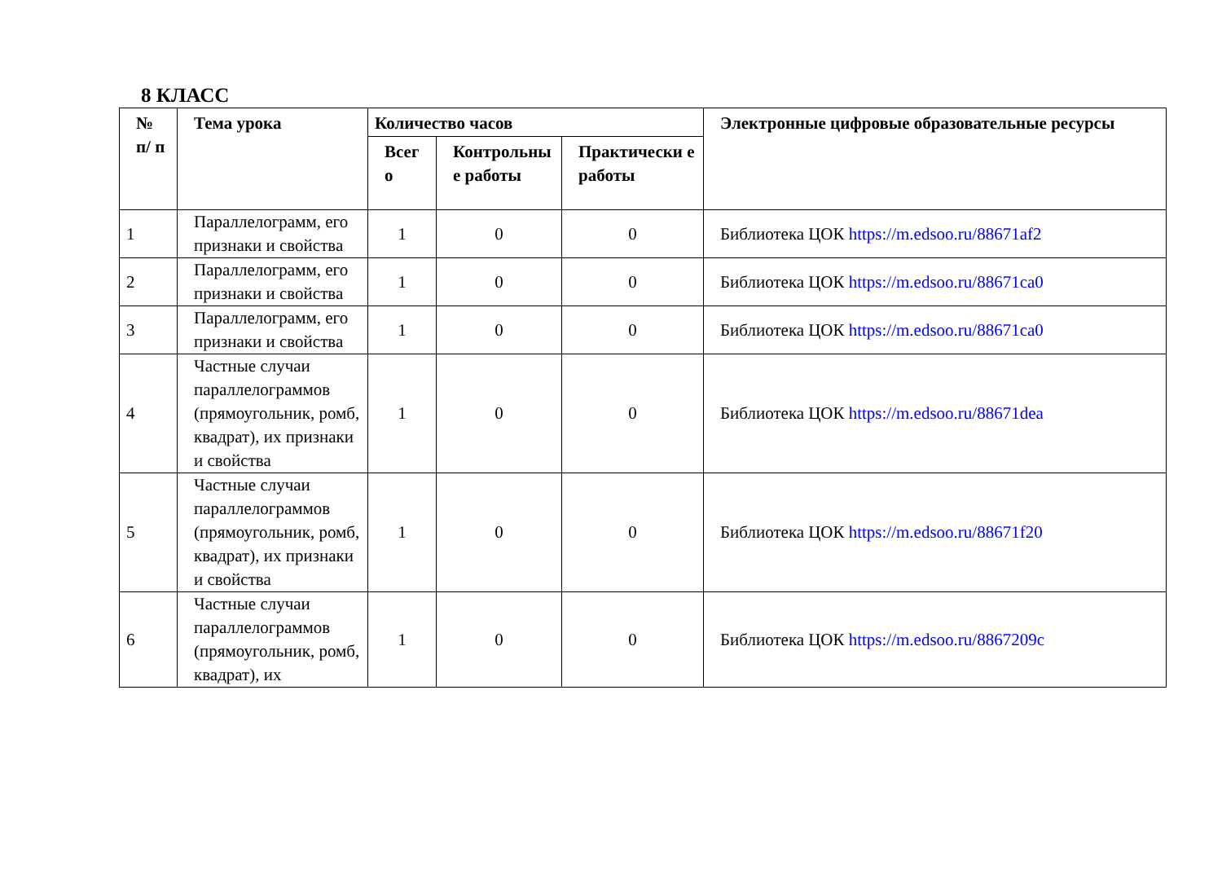8 КЛАСС
| № п/ п | Тема урока | Количество часов | | | Электронные цифровые образовательные ресурсы |
| --- | --- | --- | --- | --- | --- |
| | | Всег о | Контрольны е работы | Практически е работы | |
| 1 | Параллелограмм, его признаки и свойства | 1 | 0 | 0 | Библиотека ЦОК https://m.edsoo.ru/88671af2 |
| 2 | Параллелограмм, его признаки и свойства | 1 | 0 | 0 | Библиотека ЦОК https://m.edsoo.ru/88671ca0 |
| 3 | Параллелограмм, его признаки и свойства | 1 | 0 | 0 | Библиотека ЦОК https://m.edsoo.ru/88671ca0 |
| 4 | Частные случаи параллелограммов (прямоугольник, ромб, квадрат), их признаки и свойства | 1 | 0 | 0 | Библиотека ЦОК https://m.edsoo.ru/88671dea |
| 5 | Частные случаи параллелограммов (прямоугольник, ромб, квадрат), их признаки и свойства | 1 | 0 | 0 | Библиотека ЦОК https://m.edsoo.ru/88671f20 |
| 6 | Частные случаи параллелограммов (прямоугольник, ромб, квадрат), их | 1 | 0 | 0 | Библиотека ЦОК https://m.edsoo.ru/8867209c |